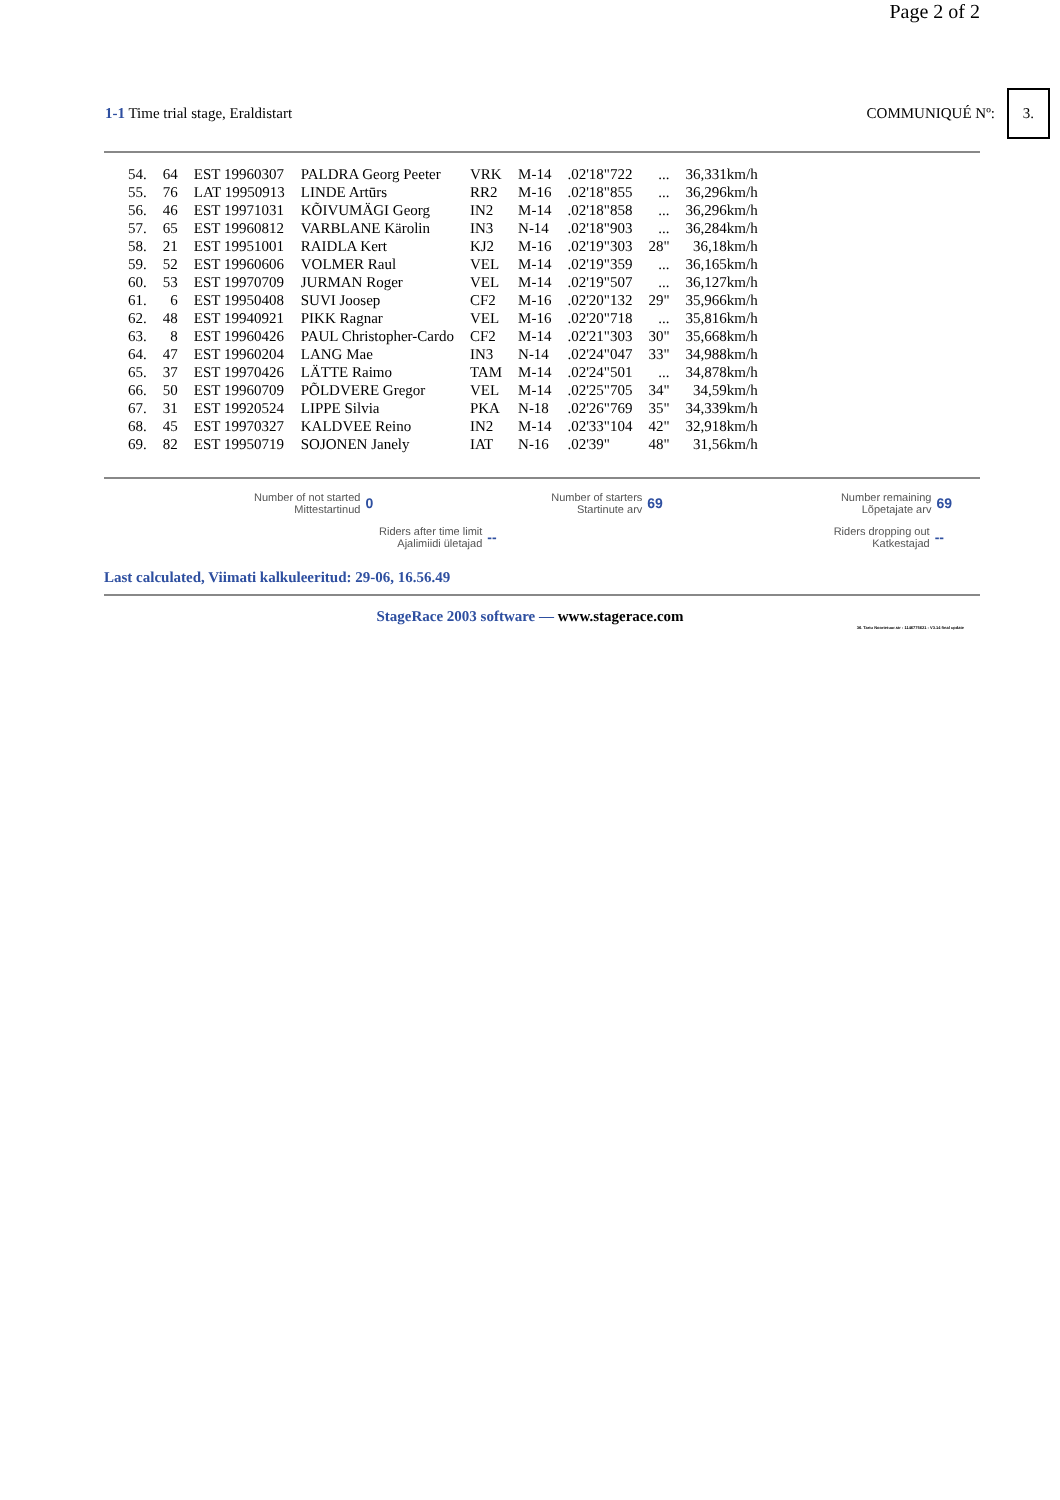Page 2 of 2
1-1 Time trial stage, Eraldistart
COMMUNIQUÉ Nº: 3.
| 54. | 64 | EST 19960307 | PALDRA Georg Peeter | VRK | M-14 | .02'18"722 | ... | 36,331km/h |
| 55. | 76 | LAT 19950913 | LINDE Artūrs | RR2 | M-16 | .02'18"855 | ... | 36,296km/h |
| 56. | 46 | EST 19971031 | KÕIVUMÄGI Georg | IN2 | M-14 | .02'18"858 | ... | 36,296km/h |
| 57. | 65 | EST 19960812 | VARBLANE Kärolin | IN3 | N-14 | .02'18"903 | ... | 36,284km/h |
| 58. | 21 | EST 19951001 | RAIDLA Kert | KJ2 | M-16 | .02'19"303 | 28" | 36,18km/h |
| 59. | 52 | EST 19960606 | VOLMER Raul | VEL | M-14 | .02'19"359 | ... | 36,165km/h |
| 60. | 53 | EST 19970709 | JURMAN Roger | VEL | M-14 | .02'19"507 | ... | 36,127km/h |
| 61. | 6 | EST 19950408 | SUVI Joosep | CF2 | M-16 | .02'20"132 | 29" | 35,966km/h |
| 62. | 48 | EST 19940921 | PIKK Ragnar | VEL | M-16 | .02'20"718 | ... | 35,816km/h |
| 63. | 8 | EST 19960426 | PAUL Christopher-Cardo | CF2 | M-14 | .02'21"303 | 30" | 35,668km/h |
| 64. | 47 | EST 19960204 | LANG Mae | IN3 | N-14 | .02'24"047 | 33" | 34,988km/h |
| 65. | 37 | EST 19970426 | LÄTTE Raimo | TAM | M-14 | .02'24"501 | ... | 34,878km/h |
| 66. | 50 | EST 19960709 | PÕLDVERE Gregor | VEL | M-14 | .02'25"705 | 34" | 34,59km/h |
| 67. | 31 | EST 19920524 | LIPPE Silvia | PKA | N-18 | .02'26"769 | 35" | 34,339km/h |
| 68. | 45 | EST 19970327 | KALDVEE Reino | IN2 | M-14 | .02'33"104 | 42" | 32,918km/h |
| 69. | 82 | EST 19950719 | SOJONEN Janely | IAT | N-16 | .02'39" | 48" | 31,56km/h |
Number of not started
Mittestartinud
0
Number of starters
Startinute arv
69
Number remaining
Lõpetajate arv
69
Riders after time limit
Ajalimiidi ületajad
--
Riders dropping out
Katkestajad
--
Last calculated, Viimati kalkuleeritud: 29-06, 16.56.49
StageRace 2003 software — www.stagerace.com
36. Tartu Noortetuur.str : 1146775621 : V3.14 final update